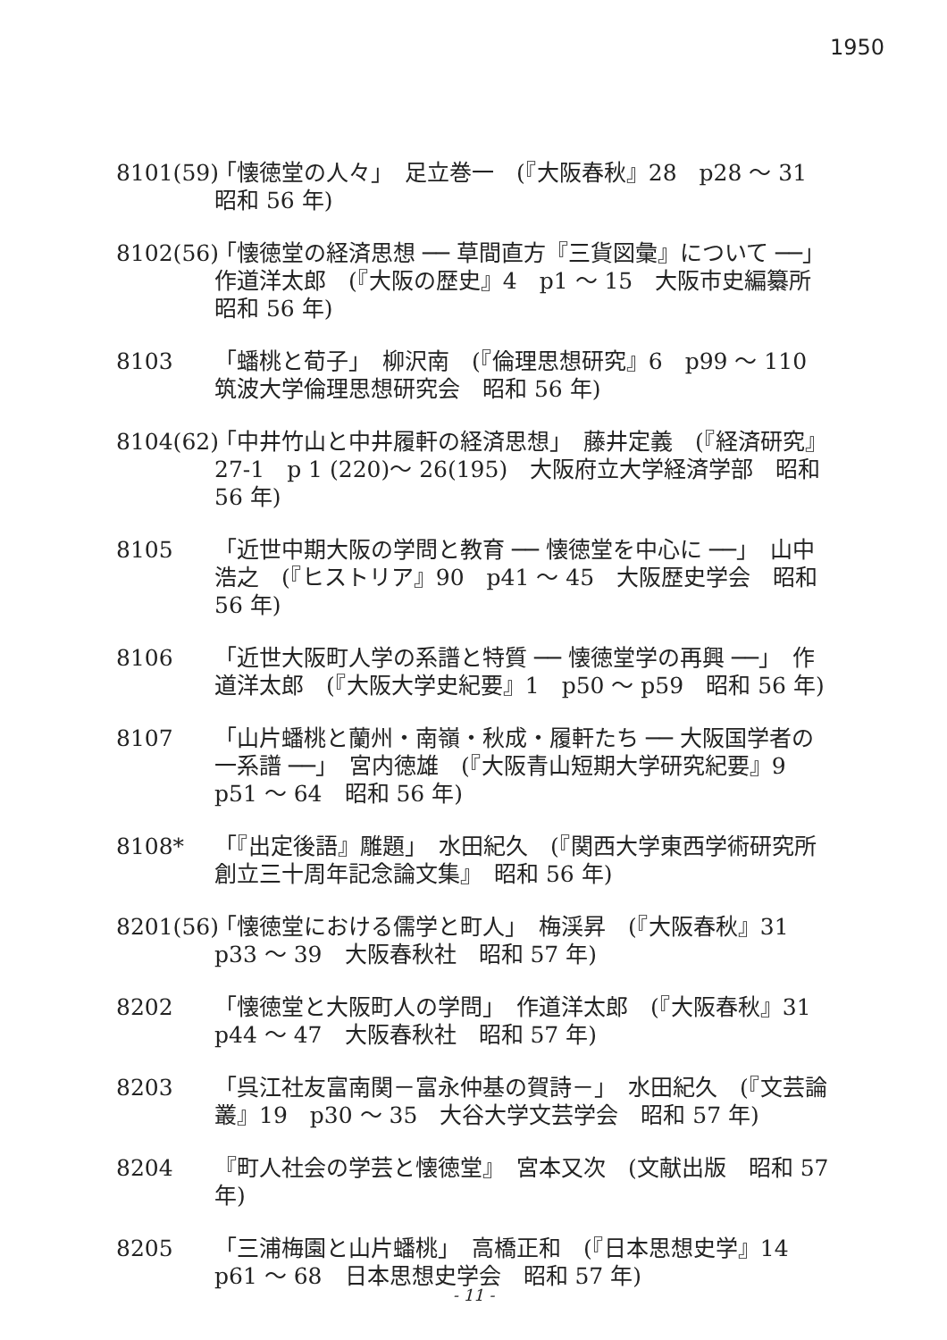1950
8101(59)
「懐徳堂の人々」　足立巻一　(『大阪春秋』28　p28 〜 31　昭和 56 年)
8102(56)
「懐徳堂の経済思想 ── 草間直方『三貨図彙』について ──」　作道洋太郎　(『大阪の歴史』4　p1 〜 15　大阪市史編纂所　昭和 56 年)
8103 「蟠桃と荀子」　柳沢南　(『倫理思想研究』6　p99 〜 110　筑波大学倫理思想研究会　昭和 56 年)
8104(62)
「中井竹山と中井履軒の経済思想」　藤井定義　(『経済研究』27-1　p 1 (220)〜 26(195)　大阪府立大学経済学部　昭和 56 年)
8105 「近世中期大阪の学問と教育 ── 懐徳堂を中心に ──」　山中浩之　(『ヒストリア』90　p41 〜 45　大阪歴史学会　昭和 56 年)
8106 「近世大阪町人学の系譜と特質 ── 懐徳堂学の再興 ──」　作道洋太郎　(『大阪大学史紀要』1　p50 〜 p59　昭和 56 年)
8107 「山片蟠桃と蘭州・南嶺・秋成・履軒たち ── 大阪国学者の一系譜 ──」　宮内徳雄　(『大阪青山短期大学研究紀要』9　p51 〜 64　昭和 56 年)
8108* 「『出定後語』雕題」　水田紀久　(『関西大学東西学術研究所創立三十周年記念論文集』　昭和 56 年)
8201(56)
「懐徳堂における儒学と町人」　梅渓昇　(『大阪春秋』31　p33 〜 39　大阪春秋社　昭和 57 年)
8202 「懐徳堂と大阪町人の学問」　作道洋太郎　(『大阪春秋』31　p44 〜 47　大阪春秋社　昭和 57 年)
8203 「呉江社友富南関－富永仲基の賀詩－」　水田紀久　(『文芸論叢』19　p30 〜 35　大谷大学文芸学会　昭和 57 年)
8204 『町人社会の学芸と懐徳堂』　宮本又次　(文献出版　昭和 57 年)
8205 「三浦梅園と山片蟠桃」　高橋正和　(『日本思想史学』14　p61 〜 68　日本思想史学会　昭和 57 年)
- 11 -